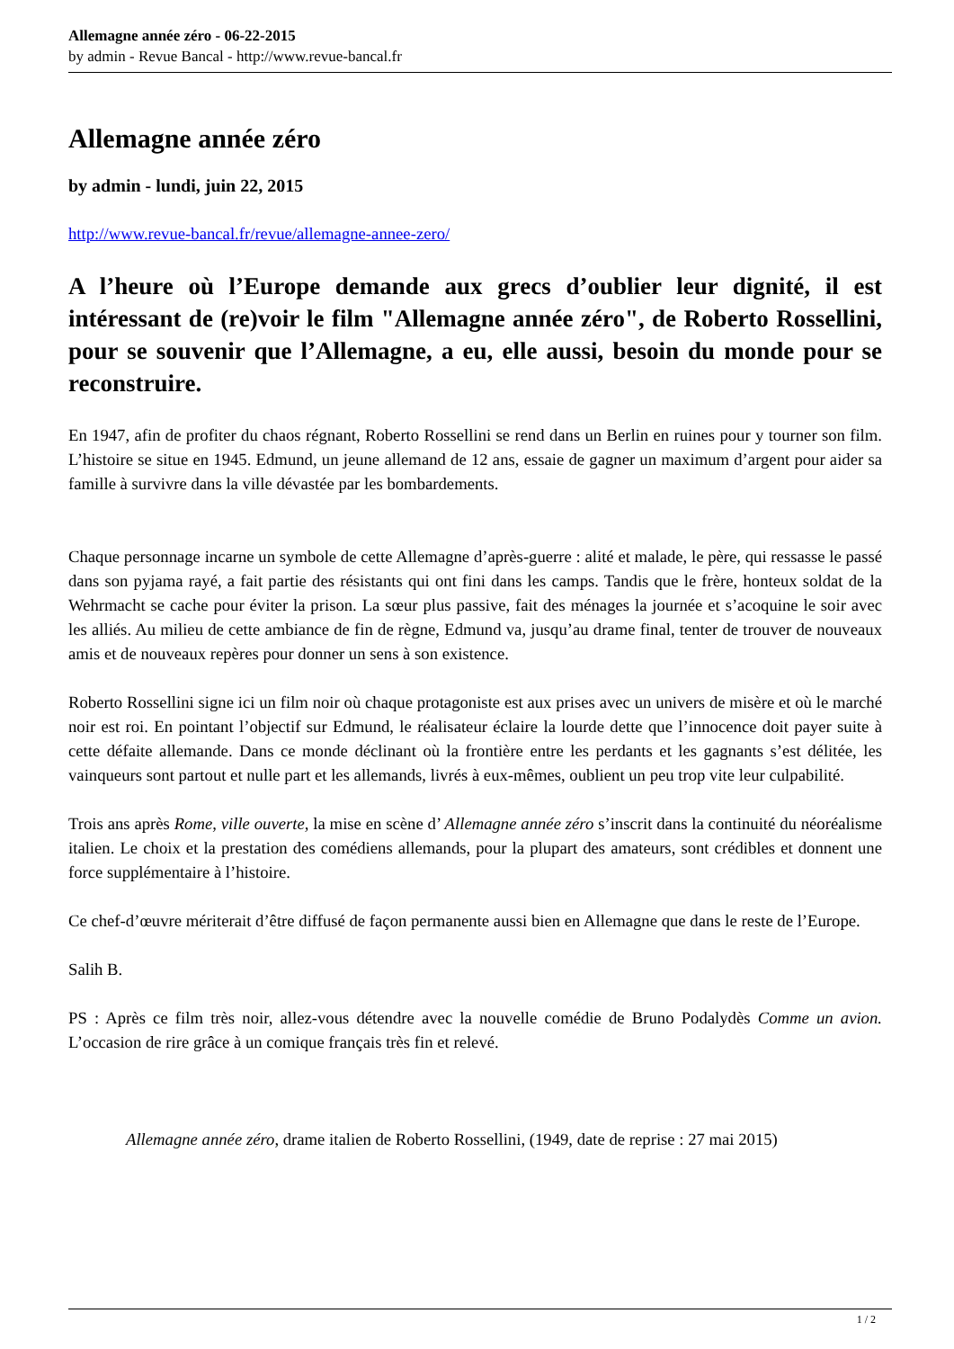Allemagne année zéro - 06-22-2015
by admin - Revue Bancal - http://www.revue-bancal.fr
Allemagne année zéro
by admin - lundi, juin 22, 2015
http://www.revue-bancal.fr/revue/allemagne-annee-zero/
A l’heure où l’Europe demande aux grecs d’oublier leur dignité, il est intéressant de (re)voir le film "Allemagne année zéro", de Roberto Rossellini, pour se souvenir que l’Allemagne, a eu, elle aussi, besoin du monde pour se reconstruire.
En 1947, afin de profiter du chaos régnant, Roberto Rossellini se rend dans un Berlin en ruines pour y tourner son film. L’histoire se situe en 1945. Edmund, un jeune allemand de 12 ans, essaie de gagner un maximum d’argent pour aider sa famille à survivre dans la ville dévastée par les bombardements.
Chaque personnage incarne un symbole de cette Allemagne d’après-guerre : alité et malade, le père, qui ressasse le passé dans son pyjama rayé, a fait partie des résistants qui ont fini dans les camps. Tandis que le frère, honteux soldat de la Wehrmacht se cache pour éviter la prison. La sœur plus passive, fait des ménages la journée et s’acoquine le soir avec les alliés. Au milieu de cette ambiance de fin de règne, Edmund va, jusqu’au drame final, tenter de trouver de nouveaux amis et de nouveaux repères pour donner un sens à son existence.
Roberto Rossellini signe ici un film noir où chaque protagoniste est aux prises avec un univers de misère et où le marché noir est roi. En pointant l’objectif sur Edmund, le réalisateur éclaire la lourde dette que l’innocence doit payer suite à cette défaite allemande. Dans ce monde déclinant où la frontière entre les perdants et les gagnants s’est délitée, les vainqueurs sont partout et nulle part et les allemands, livrés à eux-mêmes, oublient un peu trop vite leur culpabilité.
Trois ans après Rome, ville ouverte, la mise en scène d’ Allemagne année zéro s’inscrit dans la continuité du néoréalisme italien. Le choix et la prestation des comédiens allemands, pour la plupart des amateurs, sont crédibles et donnent une force supplémentaire à l’histoire.
Ce chef-d’œuvre mériterait d’être diffusé de façon permanente aussi bien en Allemagne que dans le reste de l’Europe.
Salih B.
PS : Après ce film très noir, allez-vous détendre avec la nouvelle comédie de Bruno Podalydès Comme un avion. L’occasion de rire grâce à un comique français très fin et relevé.
Allemagne année zéro, drame italien de Roberto Rossellini, (1949, date de reprise : 27 mai 2015)
1 / 2